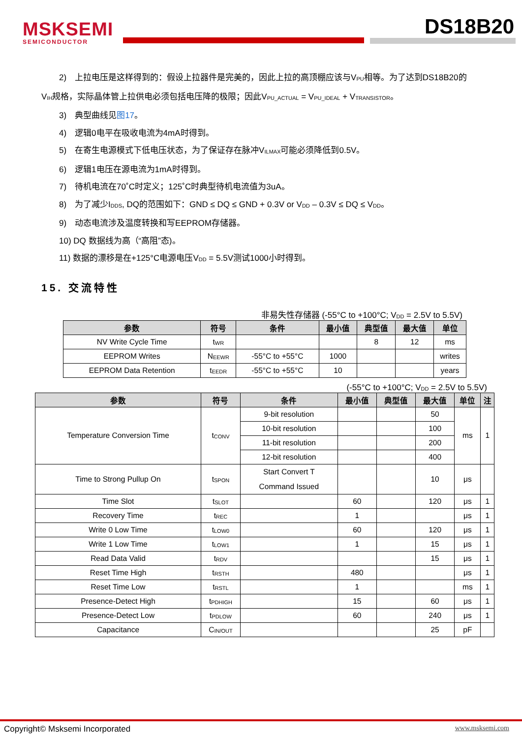MSKSEMI
SEMICONDUCTOR
DS18B20
2)　上拉电压是这样得到的：假设上拉器件是完美的，因此上拉的高顶棚应该与V<sub>PU</sub>相等。为了达到DS18B20的
V<sub>IH</sub>规格，实际晶体管上拉供电必须包括电压降的极限；因此V<sub>PU_ACTUAL</sub> = V<sub>PU_IDEAL</sub> + V<sub>TRANSISTOR</sub>。
3)　典型曲线见图17。
4)　逻辑0电平在吸收电流为4mA时得到。
5)　在寄生电源模式下低电压状态，为了保证存在脉冲V<sub>ILMAX</sub>可能必须降低到0.5V。
6)　逻辑1电压在源电流为1mA时得到。
7)　待机电流在70˚C时定义；125˚C时典型待机电流值为3uA。
8)　为了减少I<sub>DDS</sub>, DQ的范围如下：GND ≤ DQ ≤ GND + 0.3V or V<sub>DD</sub> – 0.3V ≤ DQ ≤ V<sub>DD</sub>。
9)　动态电流涉及温度转换和写EEPROM存储器。
10) DQ 数据线为高（“高阻”态)。
11) 数据的漂移是在+125°C电源电压V<sub>DD</sub> = 5.5V测试1000小时得到。
15. 交流特性
非易失性存储器 (-55°C to +100°C; V<sub>DD</sub> = 2.5V to 5.5V)
| 参数 | 符号 | 条件 | 最小值 | 典型值 | 最大值 | 单位 |
| --- | --- | --- | --- | --- | --- | --- |
| NV Write Cycle Time | t<sub>WR</sub> | | | 8 | 12 | ms |
| EEPROM Writes | N<sub>EEWR</sub> | -55°C to +55°C | 1000 | | | writes |
| EEPROM Data Retention | t<sub>EEDR</sub> | -55°C to +55°C | 10 | | | years |
(-55°C to +100°C; V<sub>DD</sub> = 2.5V to 5.5V)
| 参数 | 符号 | 条件 | 最小值 | 典型值 | 最大值 | 单位 | 注 |
| --- | --- | --- | --- | --- | --- | --- | --- |
| Temperature Conversion Time | t<sub>CONV</sub> | 9-bit resolution | | | 50 | ms | 1 |
| | | 10-bit resolution | | | 100 | | |
| | | 11-bit resolution | | | 200 | | |
| | | 12-bit resolution | | | 400 | | |
| Time to Strong Pullup On | t<sub>SPON</sub> | Start Convert T Command Issued | | | 10 | μs | |
| Time Slot | t<sub>SLOT</sub> | | 60 | | 120 | μs | 1 |
| Recovery Time | t<sub>REC</sub> | | 1 | | | μs | 1 |
| Write 0 Low Time | t<sub>LOW0</sub> | | 60 | | 120 | μs | 1 |
| Write 1 Low Time | t<sub>LOW1</sub> | | 1 | | 15 | μs | 1 |
| Read Data Valid | t<sub>RDV</sub> | | | | 15 | μs | 1 |
| Reset Time High | t<sub>RSTH</sub> | | 480 | | | μs | 1 |
| Reset Time Low | t<sub>RSTL</sub> | | 1 | | | ms | 1 |
| Presence-Detect High | t<sub>PDHIGH</sub> | | 15 | | 60 | μs | 1 |
| Presence-Detect Low | t<sub>PDLOW</sub> | | 60 | | 240 | μs | 1 |
| Capacitance | C<sub>IN/OUT</sub> | | | | 25 | pF | |
Copyright© Msksemi Incorporated www.msksemi.com